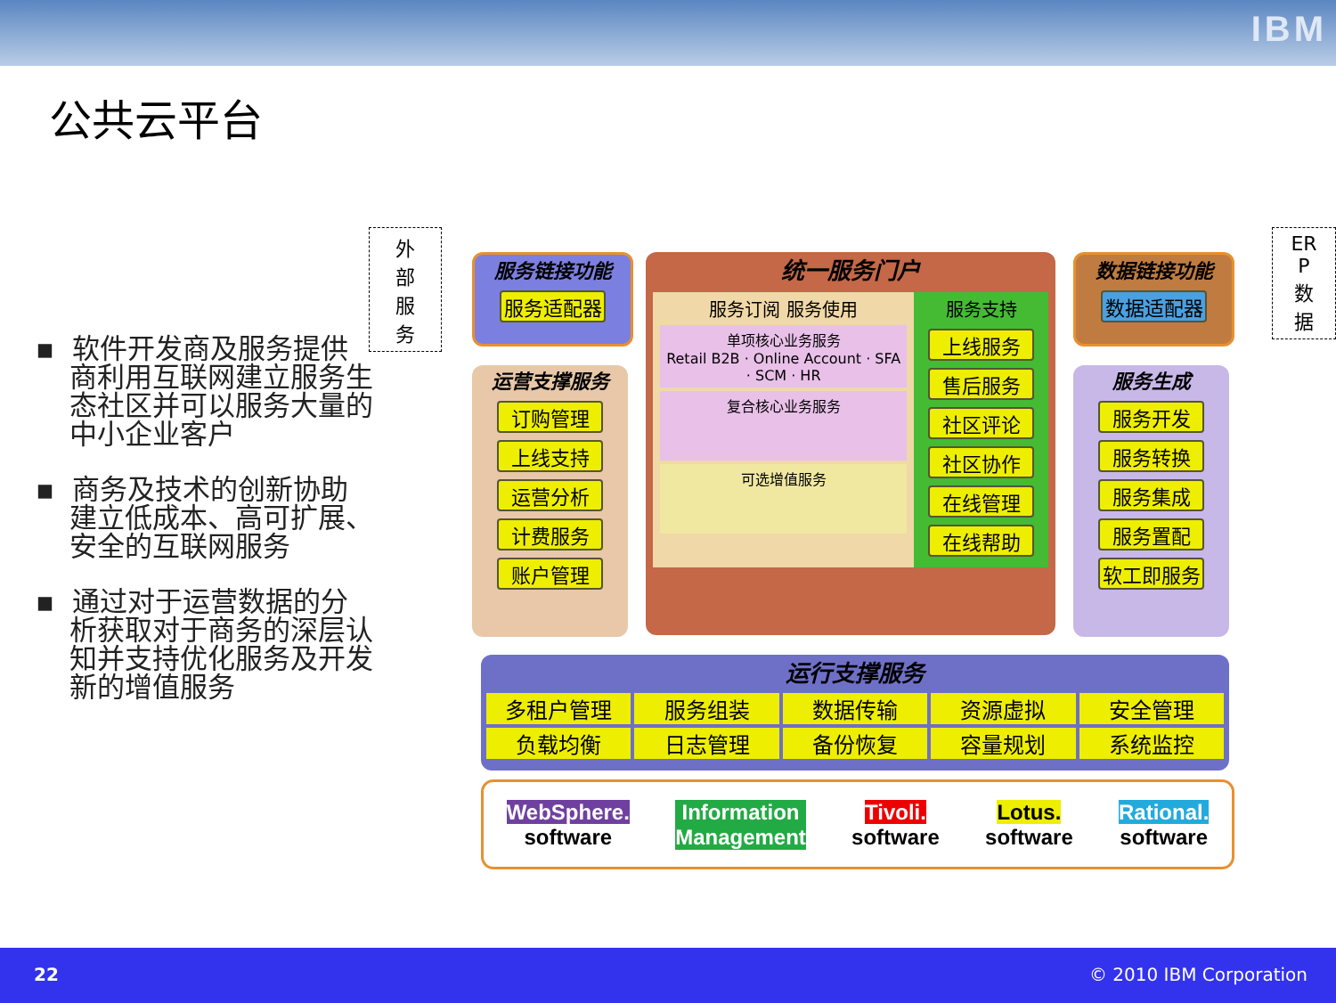IBM
公共云平台
▪ 软件开发商及服务提供商利用互联网建立服务生态社区并可以服务大量的中小企业客户
▪ 商务及技术的创新协助建立低成本、高可扩展、安全的互联网服务
▪ 通过对于运营数据的分析获取对于商务的深层认知并支持优化服务及开发新的增值服务
外
部
服
务
服务链接功能
服务适配器
运营支撑服务
订购管理
上线支持
运营分析
计费服务
账户管理
统一服务门户
服务订阅 服务使用
单项核心业务服务
Retail B2B · Online Account · SFA · SCM · HR
复合核心业务服务
可选增值服务
服务支持
上线服务
售后服务
社区评论
社区协作
在线管理
在线帮助
数据链接功能
数据适配器
服务生成
服务开发
服务转换
服务集成
服务置配
软工即服务
ER
P
数
据
运行支撑服务
多租户管理 服务组装 数据传输 资源虚拟 安全管理 负载均衡 日志管理 备份恢复 容量规划 系统监控
WebSphere.
software
Information
Management
Tivoli.
software
Lotus.
software
Rational.
software
22 © 2010 IBM Corporation